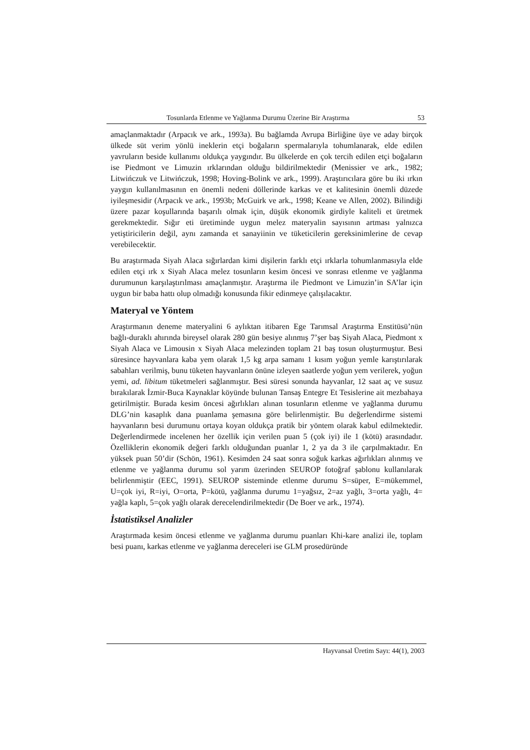Tosunlarda Etlenme ve Yağlanma Durumu Üzerine Bir Araştırma 53
amaçlanmaktadır (Arpacık ve ark., 1993a). Bu bağlamda Avrupa Birliğine üye ve aday birçok ülkede süt verim yönlü ineklerin etçi boğaların spermalarıyla tohumlanarak, elde edilen yavruların beside kullanımı oldukça yaygındır. Bu ülkelerde en çok tercih edilen etçi boğaların ise Piedmont ve Limuzin ırklarından olduğu bildirilmektedir (Menissier ve ark., 1982; Litwińczuk ve Litwińczuk, 1998; Hoving-Bolink ve ark., 1999). Araştırıcılara göre bu iki ırkın yaygın kullanılmasının en önemli nedeni döllerinde karkas ve et kalitesinin önemli düzede iyileşmesidir (Arpacık ve ark., 1993b; McGuirk ve ark., 1998; Keane ve Allen, 2002). Bilindiği üzere pazar koşullarında başarılı olmak için, düşük ekonomik girdiyle kaliteli et üretmek gerekmektedir. Sığır eti üretiminde uygun melez materyalin sayısının artması yalnızca yetiştiricilerin değil, aynı zamanda et sanayiinin ve tüketicilerin gereksinimlerine de cevap verebilecektir.
Bu araştırmada Siyah Alaca sığırlardan kimi dişilerin farklı etçi ırklarla tohumlanmasıyla elde edilen etçi ırk x Siyah Alaca melez tosunların kesim öncesi ve sonrası etlenme ve yağlanma durumunun karşılaştırılması amaçlanmıştır. Araştırma ile Piedmont ve Limuzin’in SA’lar için uygun bir baba hattı olup olmadığı konusunda fikir edinmeye çalışılacaktır.
Materyal ve Yöntem
Araştırmanın deneme materyalini 6 aylıktan itibaren Ege Tarımsal Araştırma Enstitüsü’nün bağlı-duraklı ahırında bireysel olarak 280 gün besiye alınmış 7’şer baş Siyah Alaca, Piedmont x Siyah Alaca ve Limousin x Siyah Alaca melezinden toplam 21 baş tosun oluşturmuştur. Besi süresince hayvanlara kaba yem olarak 1,5 kg arpa samanı 1 kısım yoğun yemle karıştırılarak sabahları verilmiş, bunu tüketen hayvanların önüne izleyen saatlerde yoğun yem verilerek, yoğun yemi, ad. libitum tüketmeleri sağlanmıştır. Besi süresi sonunda hayvanlar, 12 saat aç ve susuz bırakılarak İzmir-Buca Kaynaklar köyünde bulunan Tansaş Entegre Et Tesislerine ait mezbahaya getirilmiştir. Burada kesim öncesi ağırlıkları alınan tosunların etlenme ve yağlanma durumu DLG’nin kasaplık dana puanlama şemasına göre belirlenmiştir. Bu değerlendirme sistemi hayvanların besi durumunu ortaya koyan oldukça pratik bir yöntem olarak kabul edilmektedir. Değerlendirmede incelenen her özellik için verilen puan 5 (çok iyi) ile 1 (kötü) arasındadır. Özelliklerin ekonomik değeri farklı olduğundan puanlar 1, 2 ya da 3 ile çarpılmaktadır. En yüksek puan 50’dir (Schön, 1961). Kesimden 24 saat sonra soğuk karkas ağırlıkları alınmış ve etlenme ve yağlanma durumu sol yarım üzerinden SEUROP fotoğraf şablonu kullanılarak belirlenmiştir (EEC, 1991). SEUROP sisteminde etlenme durumu S=süper, E=mükemmel, U=çok iyi, R=iyi, O=orta, P=kötü, yağlanma durumu 1=yağsız, 2=az yağlı, 3=orta yağlı, 4= yağla kaplı, 5=çok yağlı olarak derecelendirilmektedir (De Boer ve ark., 1974).
İstatistiksel Analizler
Araştırmada kesim öncesi etlenme ve yağlanma durumu puanları Khi-kare analizi ile, toplam besi puanı, karkas etlenme ve yağlanma dereceleri ise GLM prosedüründe
Hayvansal Üretim Sayı: 44(1), 2003